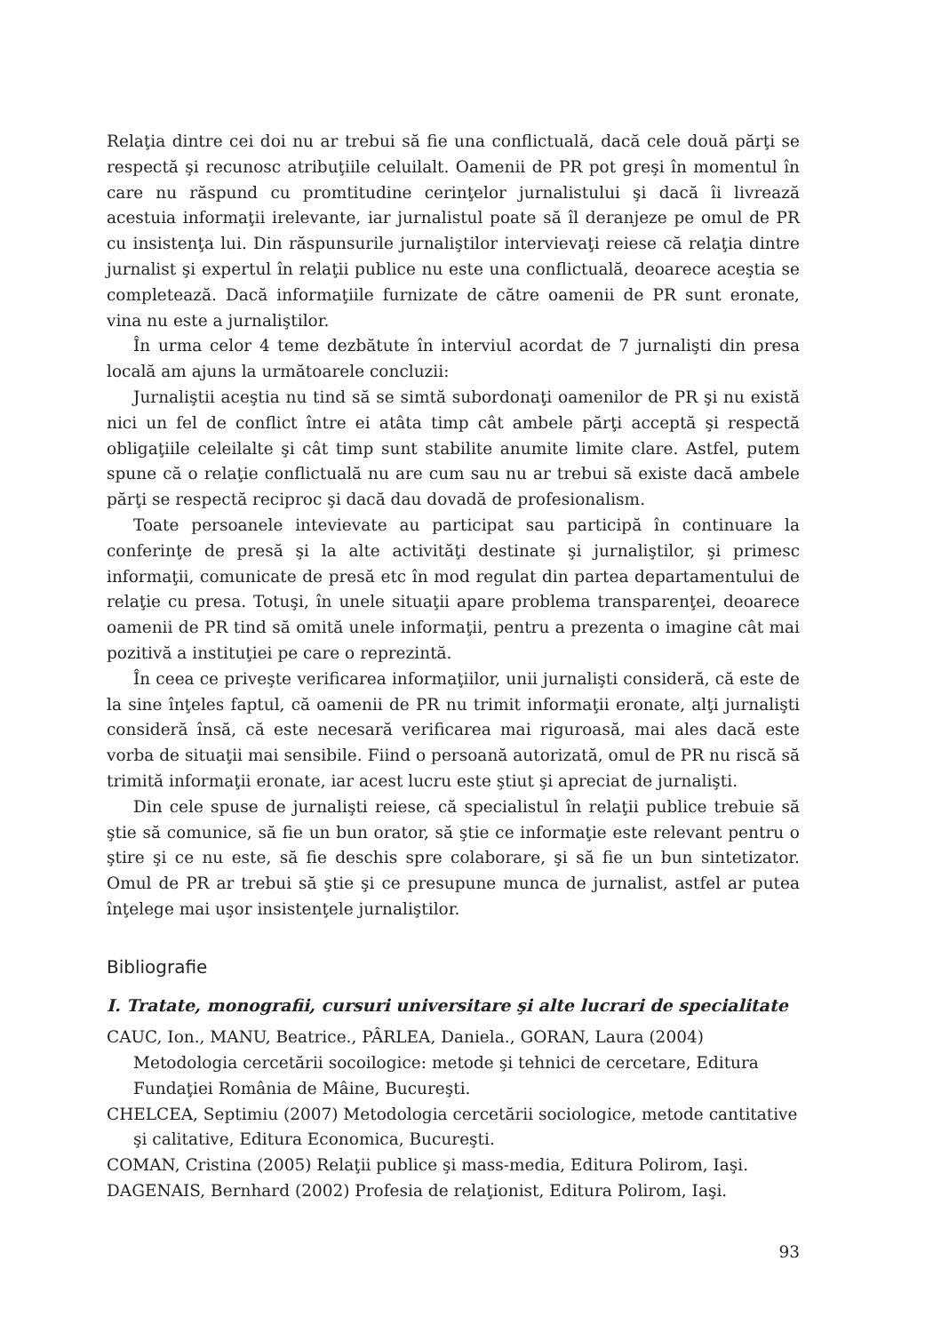Relaţia dintre cei doi nu ar trebui să fie una conflictuală, dacă cele două părţi se respectă şi recunosc atribuţiile celuilalt. Oamenii de PR pot greşi în momentul în care nu răspund cu promtitudine cerinţelor jurnalistului şi dacă îi livrează acestuia informaţii irelevante, iar jurnalistul poate să îl deranjeze pe omul de PR cu insistenţa lui. Din răspunsurile jurnaliştilor intervievaţi reiese că relaţia dintre jurnalist şi expertul în relaţii publice nu este una conflictuală, deoarece aceştia se completează. Dacă informaţiile furnizate de către oamenii de PR sunt eronate, vina nu este a jurnaliştilor.
În urma celor 4 teme dezbătute în interviul acordat de 7 jurnalişti din presa locală am ajuns la următoarele concluzii:
Jurnaliştii aceştia nu tind să se simtă subordonaţi oamenilor de PR şi nu există nici un fel de conflict între ei atâta timp cât ambele părţi acceptă şi respectă obligaţiile celeilalte şi cât timp sunt stabilite anumite limite clare. Astfel, putem spune că o relaţie conflictuală nu are cum sau nu ar trebui să existe dacă ambele părţi se respectă reciproc şi dacă dau dovadă de profesionalism.
Toate persoanele intevievate au participat sau participă în continuare la conferinţe de presă şi la alte activităţi destinate şi jurnaliştilor, şi primesc informaţii, comunicate de presă etc în mod regulat din partea departamentului de relaţie cu presa. Totuşi, în unele situaţii apare problema transparenţei, deoarece oamenii de PR tind să omită unele informaţii, pentru a prezenta o imagine cât mai pozitivă a instituţiei pe care o reprezintă.
În ceea ce priveşte verificarea informaţiilor, unii jurnalişti consideră, că este de la sine înţeles faptul, că oamenii de PR nu trimit informaţii eronate, alţi jurnalişti consideră însă, că este necesară verificarea mai riguroasă, mai ales dacă este vorba de situaţii mai sensibile. Fiind o persoană autorizată, omul de PR nu riscă să trimită informaţii eronate, iar acest lucru este ştiut şi apreciat de jurnalişti.
Din cele spuse de jurnalişti reiese, că specialistul în relaţii publice trebuie să ştie să comunice, să fie un bun orator, să ştie ce informaţie este relevant pentru o ştire şi ce nu este, să fie deschis spre colaborare, şi să fie un bun sintetizator. Omul de PR ar trebui să ştie şi ce presupune munca de jurnalist, astfel ar putea înţelege mai uşor insistenţele jurnaliştilor.
Bibliografie
I. Tratate, monografii, cursuri universitare şi alte lucrari de specialitate
CAUC, Ion., MANU, Beatrice., PÂRLEA, Daniela., GORAN, Laura (2004) Metodologia cercetării socoilogice: metode şi tehnici de cercetare, Editura Fundaţiei România de Mâine, Bucureşti.
CHELCEA, Septimiu (2007) Metodologia cercetării sociologice, metode cantitative şi calitative, Editura Economica, Bucureşti.
COMAN, Cristina (2005) Relaţii publice şi mass-media, Editura Polirom, Iaşi.
DAGENAIS, Bernhard (2002) Profesia de relaţionist, Editura Polirom, Iaşi.
93